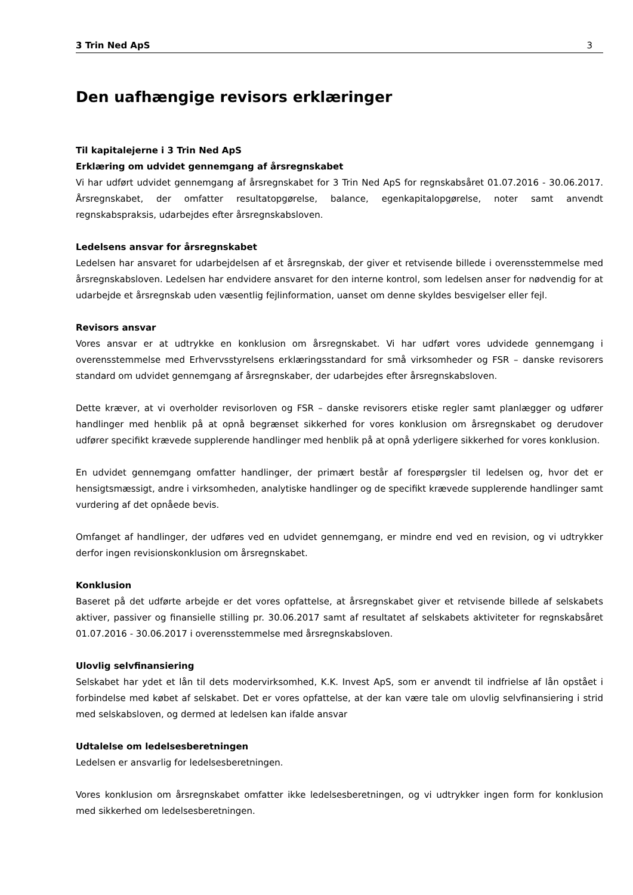3 Trin Ned ApS 3
Den uafhængige revisors erklæringer
Til kapitalejerne i 3 Trin Ned ApS
Erklæring om udvidet gennemgang af årsregnskabet
Vi har udført udvidet gennemgang af årsregnskabet for 3 Trin Ned ApS for regnskabsåret 01.07.2016 - 30.06.2017. Årsregnskabet, der omfatter resultatopgørelse, balance, egenkapitalopgørelse, noter samt anvendt regnskabspraksis, udarbejdes efter årsregnskabsloven.
Ledelsens ansvar for årsregnskabet
Ledelsen har ansvaret for udarbejdelsen af et årsregnskab, der giver et retvisende billede i overensstemmelse med årsregnskabsloven. Ledelsen har endvidere ansvaret for den interne kontrol, som ledelsen anser for nødvendig for at udarbejde et årsregnskab uden væsentlig fejlinformation, uanset om denne skyldes besvigelser eller fejl.
Revisors ansvar
Vores ansvar er at udtrykke en konklusion om årsregnskabet. Vi har udført vores udvidede gennemgang i overensstemmelse med Erhvervsstyrelsens erklæringsstandard for små virksomheder og FSR – danske revisorers standard om udvidet gennemgang af årsregnskaber, der udarbejdes efter årsregnskabsloven.
Dette kræver, at vi overholder revisorloven og FSR – danske revisorers etiske regler samt planlægger og udfører handlinger med henblik på at opnå begrænset sikkerhed for vores konklusion om årsregnskabet og derudover udfører specifikt krævede supplerende handlinger med henblik på at opnå yderligere sikkerhed for vores konklusion.
En udvidet gennemgang omfatter handlinger, der primært består af forespørgsler til ledelsen og, hvor det er hensigtsmæssigt, andre i virksomheden, analytiske handlinger og de specifikt krævede supplerende handlinger samt vurdering af det opnåede bevis.
Omfanget af handlinger, der udføres ved en udvidet gennemgang, er mindre end ved en revision, og vi udtrykker derfor ingen revisionskonklusion om årsregnskabet.
Konklusion
Baseret på det udførte arbejde er det vores opfattelse, at årsregnskabet giver et retvisende billede af selskabets aktiver, passiver og finansielle stilling pr. 30.06.2017 samt af resultatet af selskabets aktiviteter for regnskabsåret 01.07.2016 - 30.06.2017 i overensstemmelse med årsregnskabsloven.
Ulovlig selvfinansiering
Selskabet har ydet et lån til dets modervirksomhed, K.K. Invest ApS, som er anvendt til indfrielse af lån opstået i forbindelse med købet af selskabet. Det er vores opfattelse, at der kan være tale om ulovlig selvfinansiering i strid med selskabsloven, og dermed at ledelsen kan ifalde ansvar
Udtalelse om ledelsesberetningen
Ledelsen er ansvarlig for ledelsesberetningen.
Vores konklusion om årsregnskabet omfatter ikke ledelsesberetningen, og vi udtrykker ingen form for konklusion med sikkerhed om ledelsesberetningen.